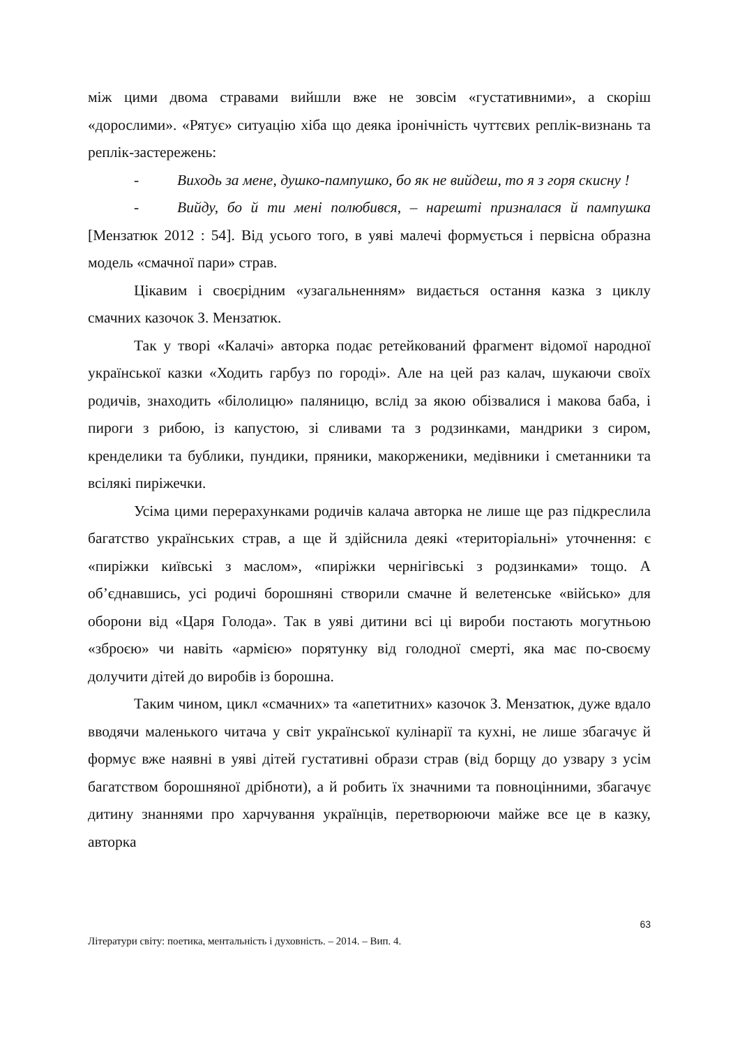між цими двома стравами вийшли вже не зовсім «густативними», а скоріш «дорослими». «Рятує» ситуацію хіба що деяка іронічність чуттєвих реплік-визнань та реплік-застережень:
- Виходь за мене, душко-пампушко, бо як не вийдеш, то я з горя скисну !
- Вийду, бо й ти мені полюбився, – нарешті призналася й пампушка [Мензатюк 2012 : 54]. Від усього того, в уяві малечі формується і первісна образна модель «смачної пари» страв.
Цікавим і своєрідним «узагальненням» видається остання казка з циклу смачних казочок З. Мензатюк.
Так у творі «Калачі» авторка подає ретейкований фрагмент відомої народної української казки «Ходить гарбуз по городі». Але на цей раз калач, шукаючи своїх родичів, знаходить «білолицю» паляницю, вслід за якою обізвалися і макова баба, і пироги з рибою, із капустою, зі сливами та з родзинками, мандрики з сиром, кренделики та бублики, пундики, пряники, макорженики, медівники і сметанники та всілякі пиріжечки.
Усіма цими перерахунками родичів калача авторка не лише ще раз підкреслила багатство українських страв, а ще й здійснила деякі «територіальні» уточнення: є «пиріжки київські з маслом», «пиріжки чернігівські з родзинками» тощо. А об’єднавшись, усі родичі борошняні створили смачне й велетенське «військо» для оборони від «Царя Голода». Так в уяві дитини всі ці вироби постають могутньою «зброєю» чи навіть «армією» порятунку від голодної смерті, яка має по-своєму долучити дітей до виробів із борошна.
Таким чином, цикл «смачних» та «апетитних» казочок З. Мензатюк, дуже вдало вводячи маленького читача у світ української кулінарії та кухні, не лише збагачує й формує вже наявні в уяві дітей густативні образи страв (від борщу до узвару з усім багатством борошняної дрібноти), а й робить їх значними та повноцінними, збагачує дитину знаннями про харчування українців, перетворюючи майже все це в казку, авторка
63
Літератури світу: поетика, ментальність і духовність. – 2014. – Вип. 4.